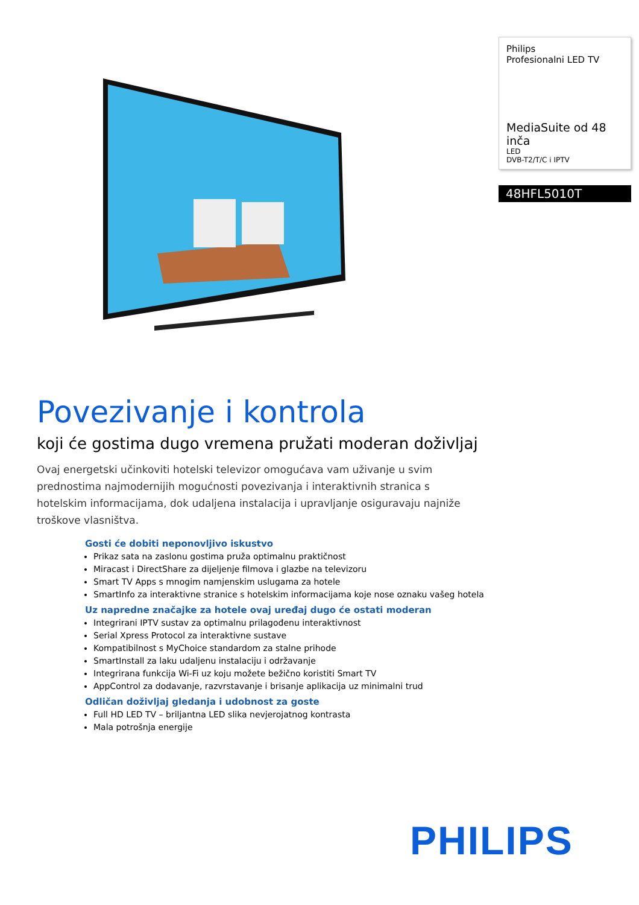Povezivanje i kontrola
koji će gostima dugo vremena pružati moderan doživljaj
Ovaj energetski učinkoviti hotelski televizor omogućava vam uživanje u svim prednostima najmodernijih mogućnosti povezivanja i interaktivnih stranica s hotelskim informacijama, dok udaljena instalacija i upravljanje osiguravaju najniže troškove vlasništva.
Gosti će dobiti neponovljivo iskustvo
Prikaz sata na zaslonu gostima pruža optimalnu praktičnost
Miracast i DirectShare za dijeljenje filmova i glazbe na televizoru
Smart TV Apps s mnogim namjenskim uslugama za hotele
SmartInfo za interaktivne stranice s hotelskim informacijama koje nose oznaku vašeg hotela
Uz napredne značajke za hotele ovaj uređaj dugo će ostati moderan
Integrirani IPTV sustav za optimalnu prilagođenu interaktivnost
Serial Xpress Protocol za interaktivne sustave
Kompatibilnost s MyChoice standardom za stalne prihode
SmartInstall za laku udaljenu instalaciju i održavanje
Integrirana funkcija Wi-Fi uz koju možete bežično koristiti Smart TV
AppControl za dodavanje, razvrstavanje i brisanje aplikacija uz minimalni trud
Odličan doživljaj gledanja i udobnost za goste
Full HD LED TV – briljantna LED slika nevjerojatnog kontrasta
Mala potrošnja energije
Philips
Profesionalni LED TV
MediaSuite od 48 inča
LED
DVB-T2/T/C i IPTV
48HFL5010T
PHILIPS